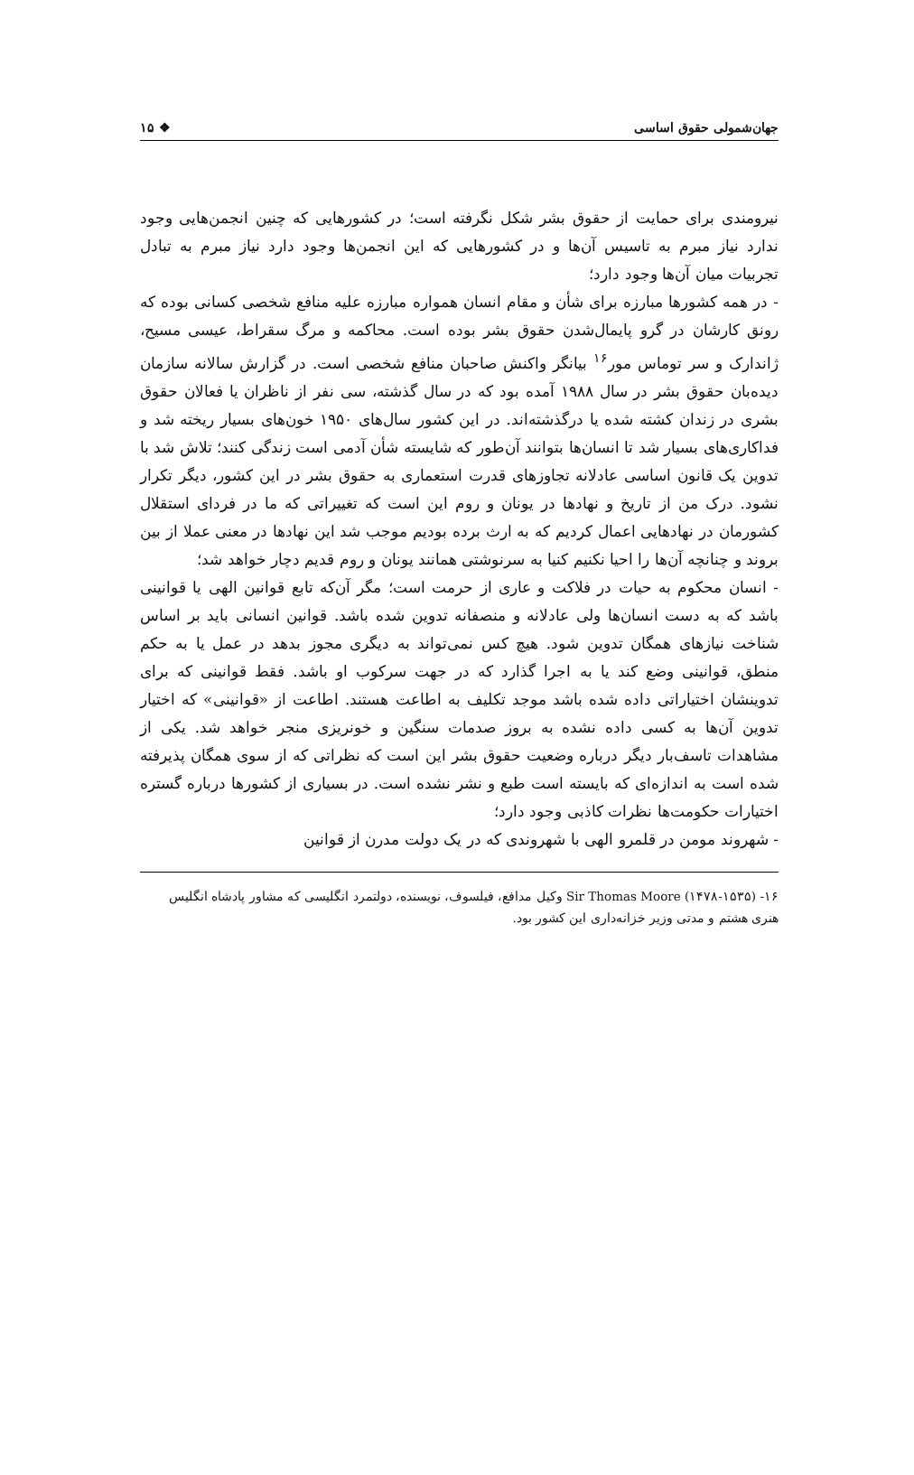جهان‌شمولی حقوق اساسی ❖ ۱۵
نیرومندی برای حمایت از حقوق بشر شکل نگرفته است؛ در کشورهایی که چنین انجمن‌هایی وجود ندارد نیاز مبرم به تاسیس آن‌ها و در کشورهایی که این انجمن‌ها وجود دارد نیاز مبرم به تبادل تجربیات میان آن‌ها وجود دارد؛
- در همه کشورها مبارزه برای شأن و مقام انسان همواره مبارزه علیه منافع شخصی کسانی بوده که رونق کارشان در گرو پایمال‌شدن حقوق بشر بوده است. محاکمه و مرگ سقراط، عیسی مسیح، ژاندارک و سر توماس مور<sup>۱۶</sup> بیانگر واکنش صاحبان منافع شخصی است. در گزارش سالانه سازمان دیده‌بان حقوق بشر در سال ۱۹۸۸ آمده بود که در سال گذشته، سی نفر از ناظران یا فعالان حقوق بشری در زندان کشته شده یا درگذشته‌اند. در این کشور سال‌های ۱۹۵۰ خون‌های بسیار ریخته شد و فداکاری‌های بسیار شد تا انسان‌ها بتوانند آن‌طور که شایسته شأن آدمی است زندگی کنند؛ تلاش شد با تدوین یک قانون اساسی عادلانه تجاوزهای قدرت استعماری به حقوق بشر در این کشور، دیگر تکرار نشود. درک من از تاریخ و نهادها در یونان و روم این است که تغییراتی که ما در فردای استقلال کشورمان در نهادهایی اعمال کردیم که به ارث برده بودیم موجب شد این نهادها در معنی عملا از بین بروند و چنانچه آن‌ها را احیا نکنیم کنیا به سرنوشتی همانند یونان و روم قدیم دچار خواهد شد؛
- انسان محکوم به حیات در فلاکت و عاری از حرمت است؛ مگر آن‌که تابع قوانین الهی یا قوانینی باشد که به دست انسان‌ها ولی عادلانه و منصفانه تدوین شده باشد. قوانین انسانی باید بر اساس شناخت نیازهای همگان تدوین شود. هیچ کس نمی‌تواند به دیگری مجوز بدهد در عمل یا به حکم منطق، قوانینی وضع کند یا به اجرا گذارد که در جهت سرکوب او باشد. فقط قوانینی که برای تدوینشان اختیاراتی داده شده باشد موجد تکلیف به اطاعت هستند. اطاعت از «قوانینی» که اختیار تدوین آن‌ها به کسی داده نشده به بروز صدمات سنگین و خونریزی منجر خواهد شد. یکی از مشاهدات تاسف‌بار دیگر درباره وضعیت حقوق بشر این است که نظراتی که از سوی همگان پذیرفته شده است به اندازه‌ای که بایسته است طبع و نشر نشده است. در بسیاری از کشورها درباره گستره اختیارات حکومت‌ها نظرات کاذبی وجود دارد؛
- شهروند مومن در قلمرو الهی با شهروندی که در یک دولت مدرن از قوانین
۱۶- Sir Thomas Moore (۱۴۷۸-۱۵۳۵) وکیل مدافع، فیلسوف، نویسنده، دولتمرد انگلیسی که مشاور پادشاه انگلیس هنری هشتم و مدتی وزیر خزانه‌داری این کشور بود.